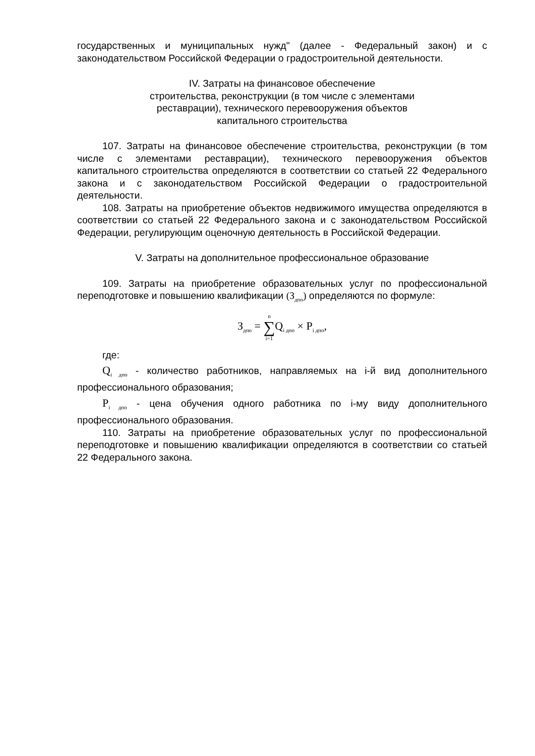государственных и муниципальных нужд" (далее - Федеральный закон) и с законодательством Российской Федерации о градостроительной деятельности.
IV. Затраты на финансовое обеспечение
строительства, реконструкции (в том числе с элементами
реставрации), технического перевооружения объектов
капитального строительства
107. Затраты на финансовое обеспечение строительства, реконструкции (в том числе с элементами реставрации), технического перевооружения объектов капитального строительства определяются в соответствии со статьей 22 Федерального закона и с законодательством Российской Федерации о градостроительной деятельности.
108. Затраты на приобретение объектов недвижимого имущества определяются в соответствии со статьей 22 Федерального закона и с законодательством Российской Федерации, регулирующим оценочную деятельность в Российской Федерации.
V. Затраты на дополнительное профессиональное образование
109. Затраты на приобретение образовательных услуг по профессиональной переподготовке и повышению квалификации (З<sub>дпо</sub>) определяются по формуле:
З<sub>дпо</sub> = n ∑ i=1 Q<sub>i дпо</sub> × P<sub>i дпо</sub>,
где:
Q<sub>i дпо</sub> - количество работников, направляемых на i-й вид дополнительного профессионального образования;
P<sub>i дпо</sub> - цена обучения одного работника по i-му виду дополнительного профессионального образования.
110. Затраты на приобретение образовательных услуг по профессиональной переподготовке и повышению квалификации определяются в соответствии со статьей 22 Федерального закона.